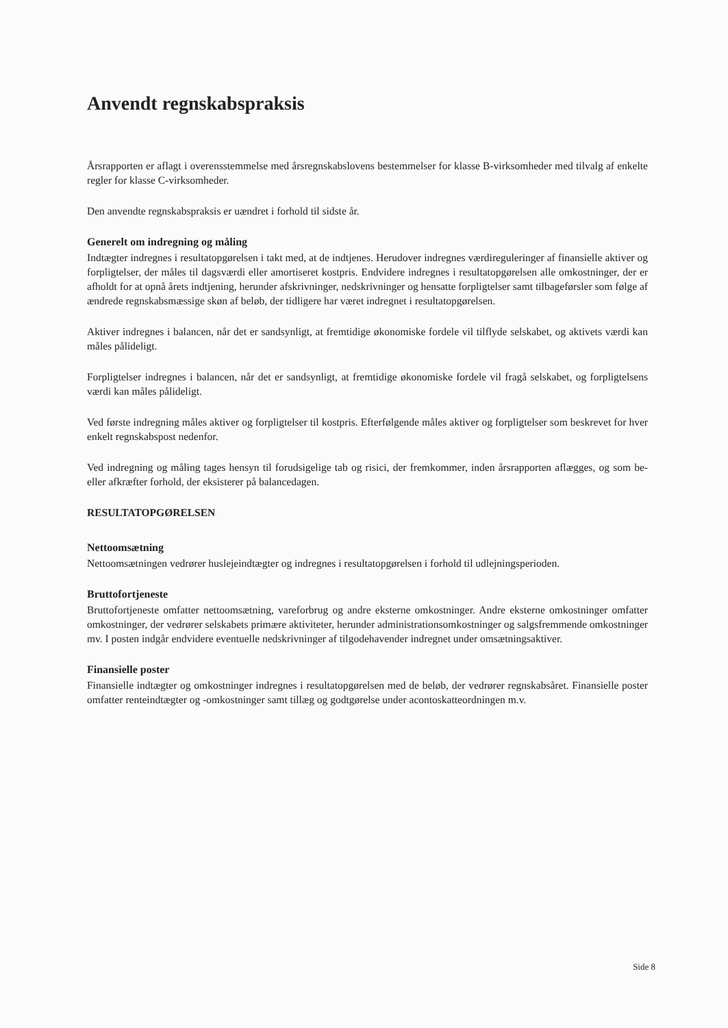Anvendt regnskabspraksis
Årsrapporten er aflagt i overensstemmelse med årsregnskabslovens bestemmelser for klasse B-virksomheder med tilvalg af enkelte regler for klasse C-virksomheder.
Den anvendte regnskabspraksis er uændret i forhold til sidste år.
Generelt om indregning og måling
Indtægter indregnes i resultatopgørelsen i takt med, at de indtjenes. Herudover indregnes værdireguleringer af finansielle aktiver og forpligtelser, der måles til dagsværdi eller amortiseret kostpris. Endvidere indregnes i resultatopgørelsen alle omkostninger, der er afholdt for at opnå årets indtjening, herunder afskrivninger, nedskrivninger og hensatte forpligtelser samt tilbageførsler som følge af ændrede regnskabsmæssige skøn af beløb, der tidligere har været indregnet i resultatopgørelsen.
Aktiver indregnes i balancen, når det er sandsynligt, at fremtidige økonomiske fordele vil tilflyde selskabet, og aktivets værdi kan måles pålideligt.
Forpligtelser indregnes i balancen, når det er sandsynligt, at fremtidige økonomiske fordele vil fragå selskabet, og forpligtelsens værdi kan måles pålideligt.
Ved første indregning måles aktiver og forpligtelser til kostpris. Efterfølgende måles aktiver og forpligtelser som beskrevet for hver enkelt regnskabspost nedenfor.
Ved indregning og måling tages hensyn til forudsigelige tab og risici, der fremkommer, inden årsrapporten aflægges, og som be- eller afkræfter forhold, der eksisterer på balancedagen.
RESULTATOPGØRELSEN
Nettoomsætning
Nettoomsætningen vedrører huslejeindtægter og indregnes i resultatopgørelsen i forhold til udlejningsperioden.
Bruttofortjeneste
Bruttofortjeneste omfatter nettoomsætning, vareforbrug og andre eksterne omkostninger. Andre eksterne omkostninger omfatter omkostninger, der vedrører selskabets primære aktiviteter, herunder administrationsomkostninger og salgsfremmende omkostninger mv. I posten indgår endvidere eventuelle nedskrivninger af tilgodehavender indregnet under omsætningsaktiver.
Finansielle poster
Finansielle indtægter og omkostninger indregnes i resultatopgørelsen med de beløb, der vedrører regnskabsåret. Finansielle poster omfatter renteindtægter og -omkostninger samt tillæg og godtgørelse under acontoskatteordningen m.v.
Side 8